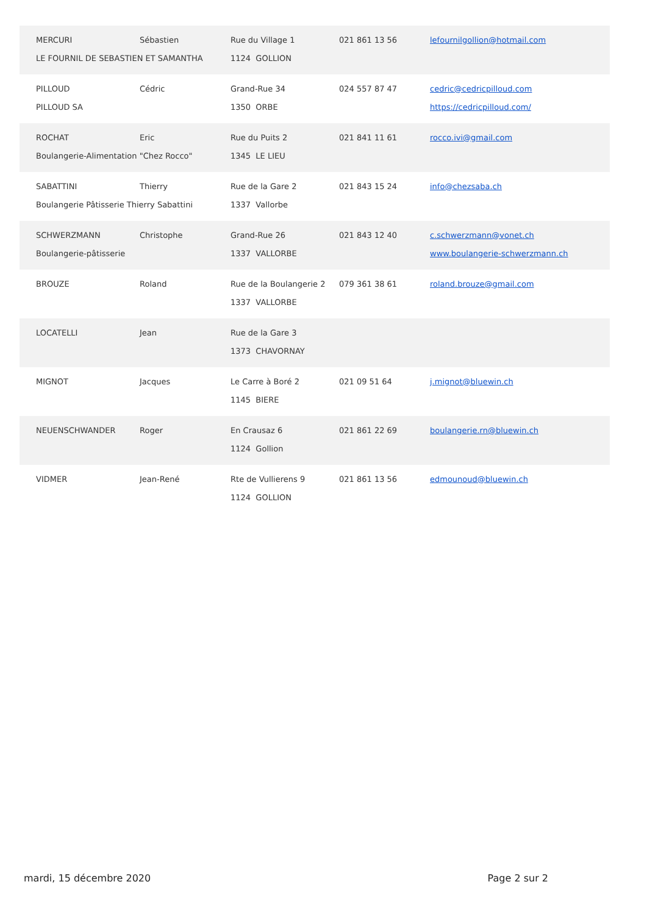MERCURI Sébastien Rue du Village 1 021 861 13 56 lefournilgollion@hotmail.com
LE FOURNIL DE SEBASTIEN ET SAMANTHA 1124 GOLLION
PILLOUD Cédric Grand-Rue 34 024 557 87 47 cedric@cedricpilloud.com
PILLOUD SA 1350 ORBE https://cedricpilloud.com/
ROCHAT Eric Rue du Puits 2 021 841 11 61 rocco.ivi@gmail.com
Boulangerie-Alimentation "Chez Rocco" 1345 LE LIEU
SABATTINI Thierry Rue de la Gare 2 021 843 15 24 info@chezsaba.ch
Boulangerie Pâtisserie Thierry Sabattini 1337 Vallorbe
SCHWERZMANN Christophe Grand-Rue 26 021 843 12 40 c.schwerzmann@vonet.ch
Boulangerie-pâtisserie 1337 VALLORBE www.boulangerie-schwerzmann.ch
BROUZE Roland
Rue de la Boulangerie 2
079 361 38 61 roland.brouze@gmail.com
1337 VALLORBE
LOCATELLI Jean Rue de la Gare 3
1373 CHAVORNAY
MIGNOT Jacques Le Carre à Boré 2 021 09 51 64 j.mignot@bluewin.ch
1145 BIERE
NEUENSCHWANDER Roger En Crausaz 6 021 861 22 69 boulangerie.rn@bluewin.ch
1124 Gollion
VIDMER Jean-René Rte de Vullierens 9 021 861 13 56 edmounoud@bluewin.ch
1124 GOLLION
mardi, 15 décembre 2020 Page 2 sur 2